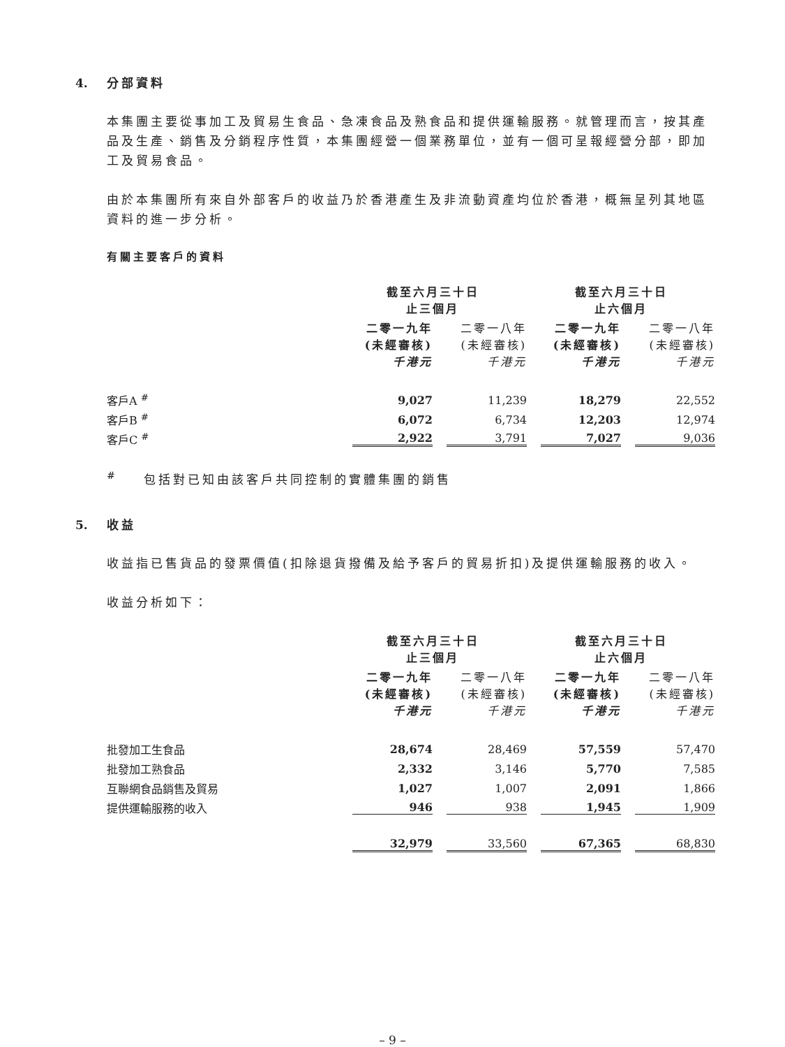4. 分部資料
本集團主要從事加工及貿易生食品、急凍食品及熟食品和提供運輸服務。就管理而言，按其產品及生產、銷售及分銷程序性質，本集團經營一個業務單位，並有一個可呈報經營分部，即加工及貿易食品。
由於本集團所有來自外部客戶的收益乃於香港產生及非流動資產均位於香港，概無呈列其地區資料的進一步分析。
有關主要客戶的資料
| | 截至六月三十日 止三個月 | | 截至六月三十日 止六個月 | |
| --- | --- | --- | --- | --- |
| | 二零一九年 (未經審核) 千港元 | 二零一八年 (未經審核) 千港元 | 二零一九年 (未經審核) 千港元 | 二零一八年 (未經審核) 千港元 |
| 客戶A <sup>#</sup> | 9,027 | 11,239 | 18,279 | 22,552 |
| 客戶B <sup>#</sup> | 6,072 | 6,734 | 12,203 | 12,974 |
| 客戶C <sup>#</sup> | 2,922 | 3,791 | 7,027 | 9,036 |
<sup>#</sup> 包括對已知由該客戶共同控制的實體集團的銷售
5. 收益
收益指已售貨品的發票價值(扣除退貨撥備及給予客戶的貿易折扣)及提供運輸服務的收入。
收益分析如下：
| | 截至六月三十日 止三個月 | | 截至六月三十日 止六個月 | |
| --- | --- | --- | --- | --- |
| | 二零一九年 (未經審核) 千港元 | 二零一八年 (未經審核) 千港元 | 二零一九年 (未經審核) 千港元 | 二零一八年 (未經審核) 千港元 |
| 批發加工生食品 | 28,674 | 28,469 | 57,559 | 57,470 |
| 批發加工熟食品 | 2,332 | 3,146 | 5,770 | 7,585 |
| 互聯網食品銷售及貿易 | 1,027 | 1,007 | 2,091 | 1,866 |
| 提供運輸服務的收入 | 946 | 938 | 1,945 | 1,909 |
| | 32,979 | 33,560 | 67,365 | 68,830 |
– 9 –